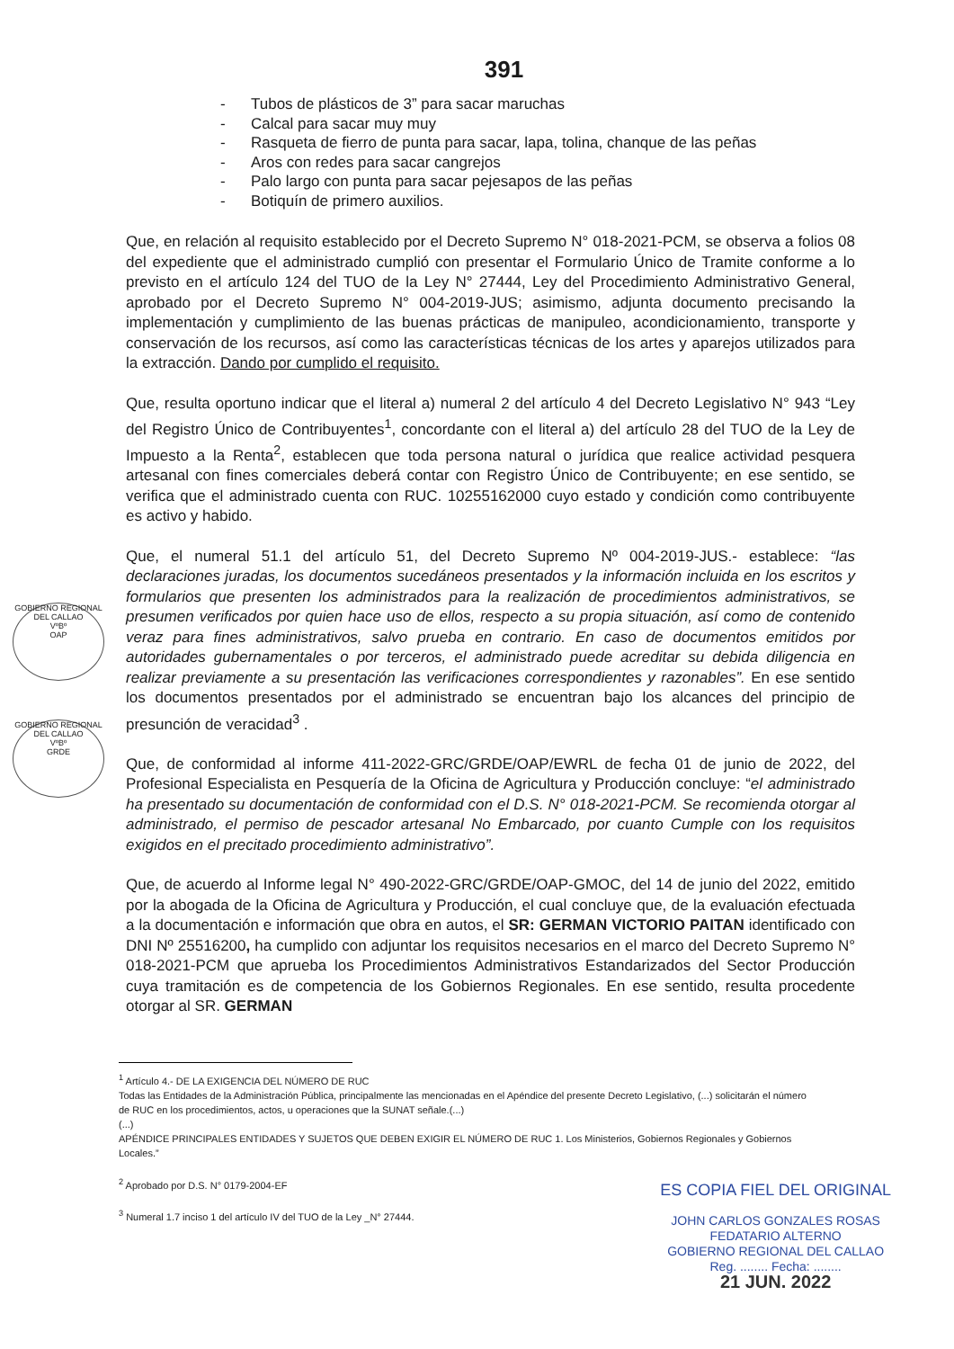391
- Tubos de plásticos de 3” para sacar maruchas
- Calcal para sacar muy muy
- Rasqueta de fierro de punta para sacar, lapa, tolina, chanque de las peñas
- Aros con redes para sacar cangrejos
- Palo largo con punta para sacar pejesapos de las peñas
- Botiquín de primero auxilios.
Que, en relación al requisito establecido por el Decreto Supremo N° 018-2021-PCM, se observa a folios 08 del expediente que el administrado cumplió con presentar el Formulario Único de Tramite conforme a lo previsto en el artículo 124 del TUO de la Ley N° 27444, Ley del Procedimiento Administrativo General, aprobado por el Decreto Supremo N° 004-2019-JUS; asimismo, adjunta documento precisando la implementación y cumplimiento de las buenas prácticas de manipuleo, acondicionamiento, transporte y conservación de los recursos, así como las características técnicas de los artes y aparejos utilizados para la extracción. Dando por cumplido el requisito.
Que, resulta oportuno indicar que el literal a) numeral 2 del artículo 4 del Decreto Legislativo N° 943 “Ley del Registro Único de Contribuyentes<sup>1</sup>, concordante con el literal a) del artículo 28 del TUO de la Ley de Impuesto a la Renta<sup>2</sup>, establecen que toda persona natural o jurídica que realice actividad pesquera artesanal con fines comerciales deberá contar con Registro Único de Contribuyente; en ese sentido, se verifica que el administrado cuenta con RUC. 10255162000 cuyo estado y condición como contribuyente es activo y habido.
Que, el numeral 51.1 del artículo 51, del Decreto Supremo Nº 004-2019-JUS.- establece: “las declaraciones juradas, los documentos sucedáneos presentados y la información incluida en los escritos y formularios que presenten los administrados para la realización de procedimientos administrativos, se presumen verificados por quien hace uso de ellos, respecto a su propia situación, así como de contenido veraz para fines administrativos, salvo prueba en contrario. En caso de documentos emitidos por autoridades gubernamentales o por terceros, el administrado puede acreditar su debida diligencia en realizar previamente a su presentación las verificaciones correspondientes y razonables”. En ese sentido los documentos presentados por el administrado se encuentran bajo los alcances del principio de presunción de veracidad<sup>3</sup> .
Que, de conformidad al informe 411-2022-GRC/GRDE/OAP/EWRL de fecha 01 de junio de 2022, del Profesional Especialista en Pesquería de la Oficina de Agricultura y Producción concluye: “el administrado ha presentado su documentación de conformidad con el D.S. N° 018-2021-PCM. Se recomienda otorgar al administrado, el permiso de pescador artesanal No Embarcado, por cuanto Cumple con los requisitos exigidos en el precitado procedimiento administrativo”.
Que, de acuerdo al Informe legal N° 490-2022-GRC/GRDE/OAP-GMOC, del 14 de junio del 2022, emitido por la abogada de la Oficina de Agricultura y Producción, el cual concluye que, de la evaluación efectuada a la documentación e información que obra en autos, el SR: GERMAN VICTORIO PAITAN identificado con DNI Nº 25516200, ha cumplido con adjuntar los requisitos necesarios en el marco del Decreto Supremo N° 018-2021-PCM que aprueba los Procedimientos Administrativos Estandarizados del Sector Producción cuya tramitación es de competencia de los Gobiernos Regionales. En ese sentido, resulta procedente otorgar al SR. GERMAN
<sup>1</sup> Artículo 4.- DE LA EXIGENCIA DEL NÚMERO DE RUC
Todas las Entidades de la Administración Pública, principalmente las mencionadas en el Apéndice del presente Decreto Legislativo, (...) solicitarán el número de RUC en los procedimientos, actos, u operaciones que la SUNAT señale.(...)
(...)
APÉNDICE PRINCIPALES ENTIDADES Y SUJETOS QUE DEBEN EXIGIR EL NÚMERO DE RUC 1. Los Ministerios, Gobiernos Regionales y Gobiernos Locales.”
<sup>2</sup> Aprobado por D.S. N° 0179-2004-EF
<sup>3</sup> Numeral 1.7 inciso 1 del artículo IV del TUO de la Ley _N° 27444.
ES COPIA FIEL DEL ORIGINAL
JOHN CARLOS GONZALES ROSAS
FEDATARIO ALTERNO
GOBIERNO REGIONAL DEL CALLAO
Reg. ........ Fecha: ........
21 JUN. 2022
GOBIERNO REGIONAL DEL CALLAO
VºBº
OAP
GOBIERNO REGIONAL DEL CALLAO
VºBº
GRDE